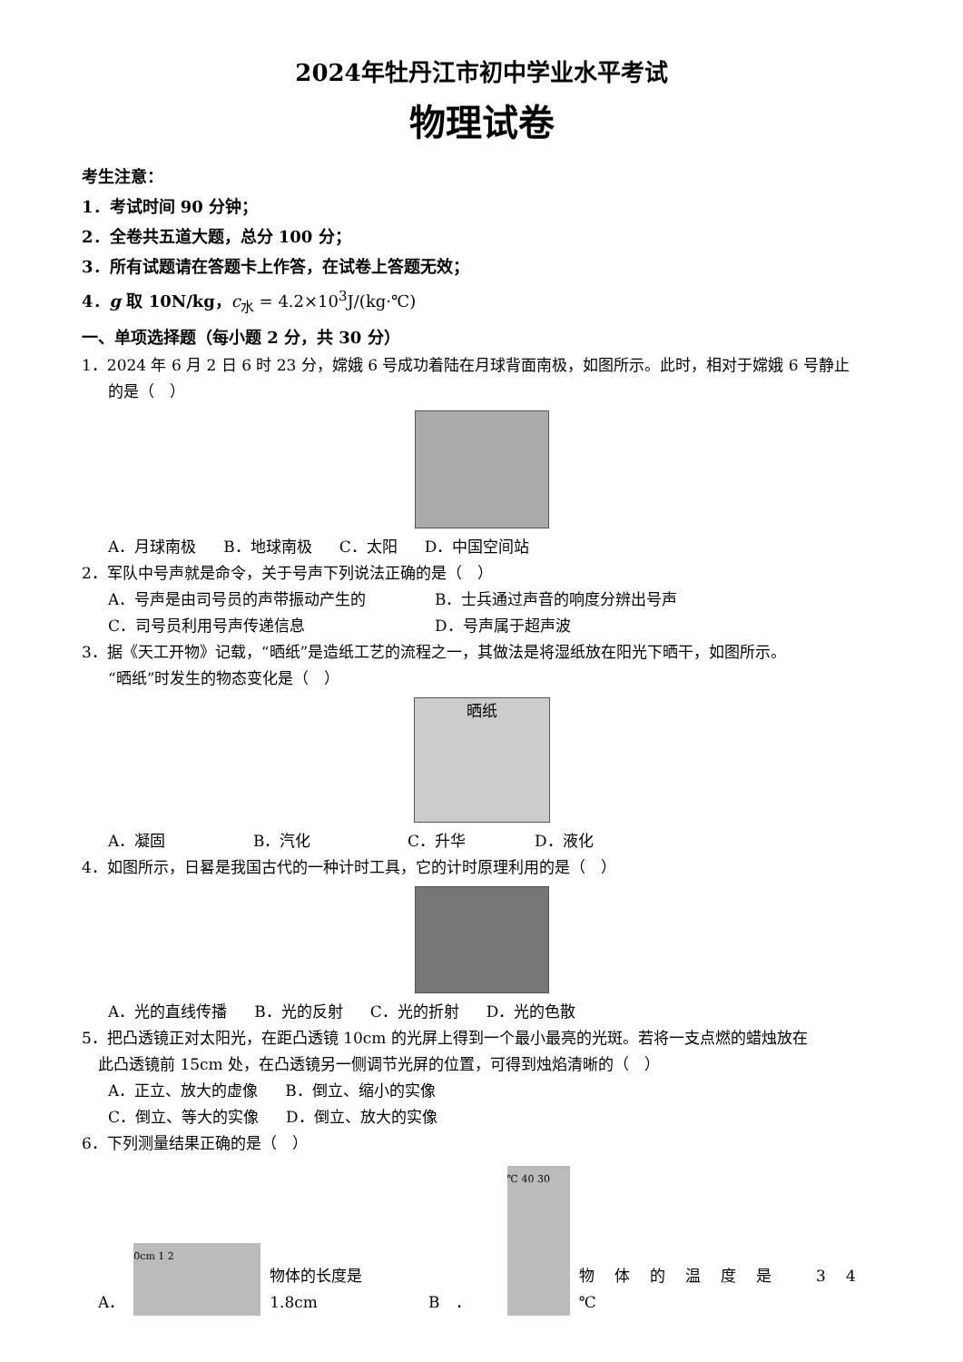2024年牡丹江市初中学业水平考试
物理试卷
考生注意：
1．考试时间 90 分钟；
2．全卷共五道大题，总分 100 分；
3．所有试题请在答题卡上作答，在试卷上答题无效；
4．g 取 10N/kg，c<sub>水</sub> = 4.2×10<sup>3</sup>J/(kg·℃)
一、单项选择题（每小题 2 分，共 30 分）
1．2024 年 6 月 2 日 6 时 23 分，嫦娥 6 号成功着陆在月球背面南极，如图所示。此时，相对于嫦娥 6 号静止
的是（　）
A．月球南极 B．地球南极 C．太阳 D．中国空间站
2．军队中号声就是命令，关于号声下列说法正确的是（　）
A．号声是由司号员的声带振动产生的 B．士兵通过声音的响度分辨出号声
C．司号员利用号声传递信息 D．号声属于超声波
3．据《天工开物》记载，“晒纸”是造纸工艺的流程之一，其做法是将湿纸放在阳光下晒干，如图所示。
“晒纸”时发生的物态变化是（　）
晒纸
A．凝固 B．汽化 C．升华 D．液化
4．如图所示，日晷是我国古代的一种计时工具，它的计时原理利用的是（　）
A．光的直线传播 B．光的反射 C．光的折射 D．光的色散
5．把凸透镜正对太阳光，在距凸透镜 10cm 的光屏上得到一个最小最亮的光斑。若将一支点燃的蜡烛放在
此凸透镜前 15cm 处，在凸透镜另一侧调节光屏的位置，可得到烛焰清晰的（　）
A．正立、放大的虚像 B．倒立、缩小的实像
C．倒立、等大的实像 D．倒立、放大的实像
6．下列测量结果正确的是（　）
A．
0cm 1 2
物体的长度是 1.8cm B　．
℃ 40 30
物体的温度是 34 ℃